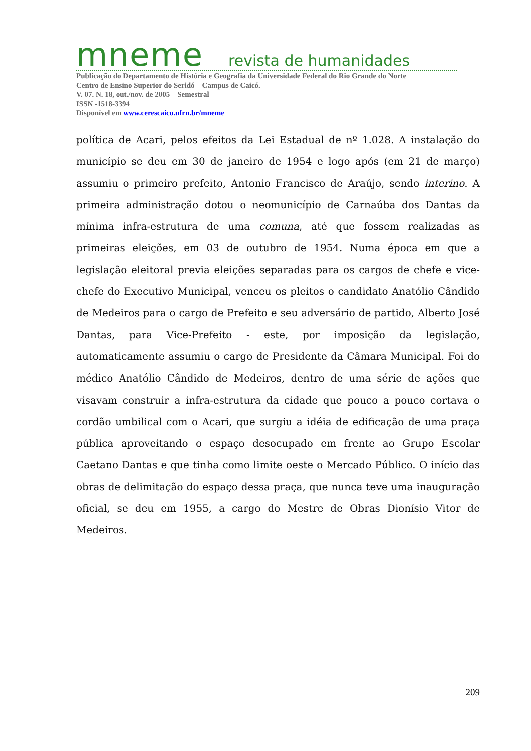mneme revista de humanidades
Publicação do Departamento de História e Geografia da Universidade Federal do Rio Grande do Norte
Centro de Ensino Superior do Seridó – Campus de Caicó.
V. 07. N. 18, out./nov. de 2005 – Semestral
ISSN -1518-3394
Disponível em www.cerescaico.ufrn.br/mneme
política de Acari, pelos efeitos da Lei Estadual de nº 1.028. A instalação do município se deu em 30 de janeiro de 1954 e logo após (em 21 de março) assumiu o primeiro prefeito, Antonio Francisco de Araújo, sendo interino. A primeira administração dotou o neomunicípio de Carnaúba dos Dantas da mínima infra-estrutura de uma comuna, até que fossem realizadas as primeiras eleições, em 03 de outubro de 1954. Numa época em que a legislação eleitoral previa eleições separadas para os cargos de chefe e vice-chefe do Executivo Municipal, venceu os pleitos o candidato Anatólio Cândido de Medeiros para o cargo de Prefeito e seu adversário de partido, Alberto José Dantas, para Vice-Prefeito - este, por imposição da legislação, automaticamente assumiu o cargo de Presidente da Câmara Municipal. Foi do médico Anatólio Cândido de Medeiros, dentro de uma série de ações que visavam construir a infra-estrutura da cidade que pouco a pouco cortava o cordão umbilical com o Acari, que surgiu a idéia de edificação de uma praça pública aproveitando o espaço desocupado em frente ao Grupo Escolar Caetano Dantas e que tinha como limite oeste o Mercado Público. O início das obras de delimitação do espaço dessa praça, que nunca teve uma inauguração oficial, se deu em 1955, a cargo do Mestre de Obras Dionísio Vitor de Medeiros.
209